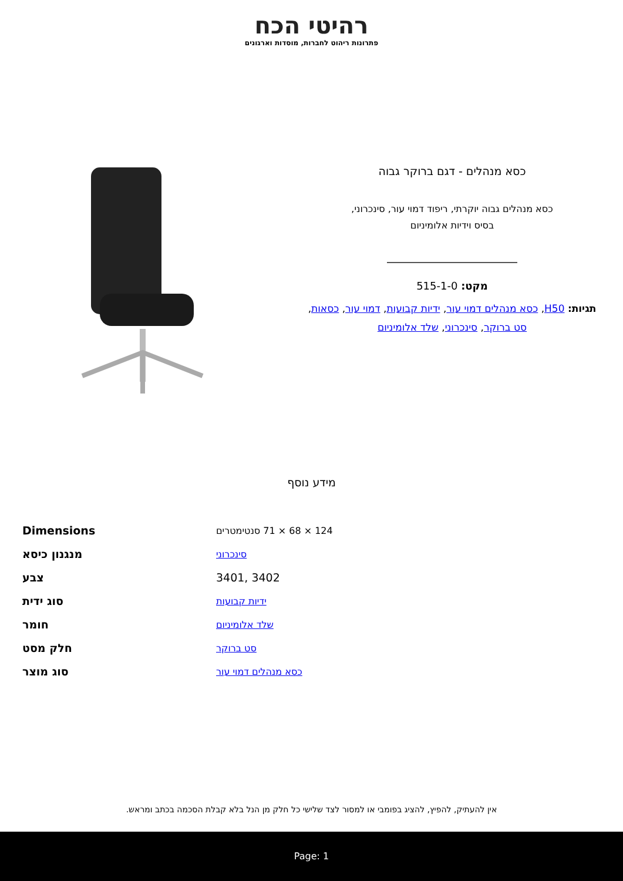רהיטי הכח
פתרונות ריהוט לחברות, מוסדות וארגונים
כסא מנהלים - דגם ברוקר גבוה
כסא מנהלים גבוה יוקרתי, ריפוד דמוי עור, סינכרוני,
בסיס וידיות אלומיניום
מקט: 515-1-0
תגיות: H50, כסא מנהלים דמוי עור, ידיות קבועות, דמוי עור, כסאות, סט ברוקר, סינכרוני, שלד אלומיניום
מידע נוסף
| Dimensions | 124 × 68 × 71 סנטימטרים |
| מנגנון כיסא | סינכרוני |
| צבע | 3401, 3402 |
| סוג ידית | ידיות קבועות |
| חומר | שלד אלומיניום |
| חלק מסט | סט ברוקר |
| סוג מוצר | כסא מנהלים דמוי עור |
אין להעתיק, להפיץ, להציג בפומבי או למסור לצד שלישי כל חלק מן הנל בלא קבלת הסכמה בכתב ומראש.
Page: 1